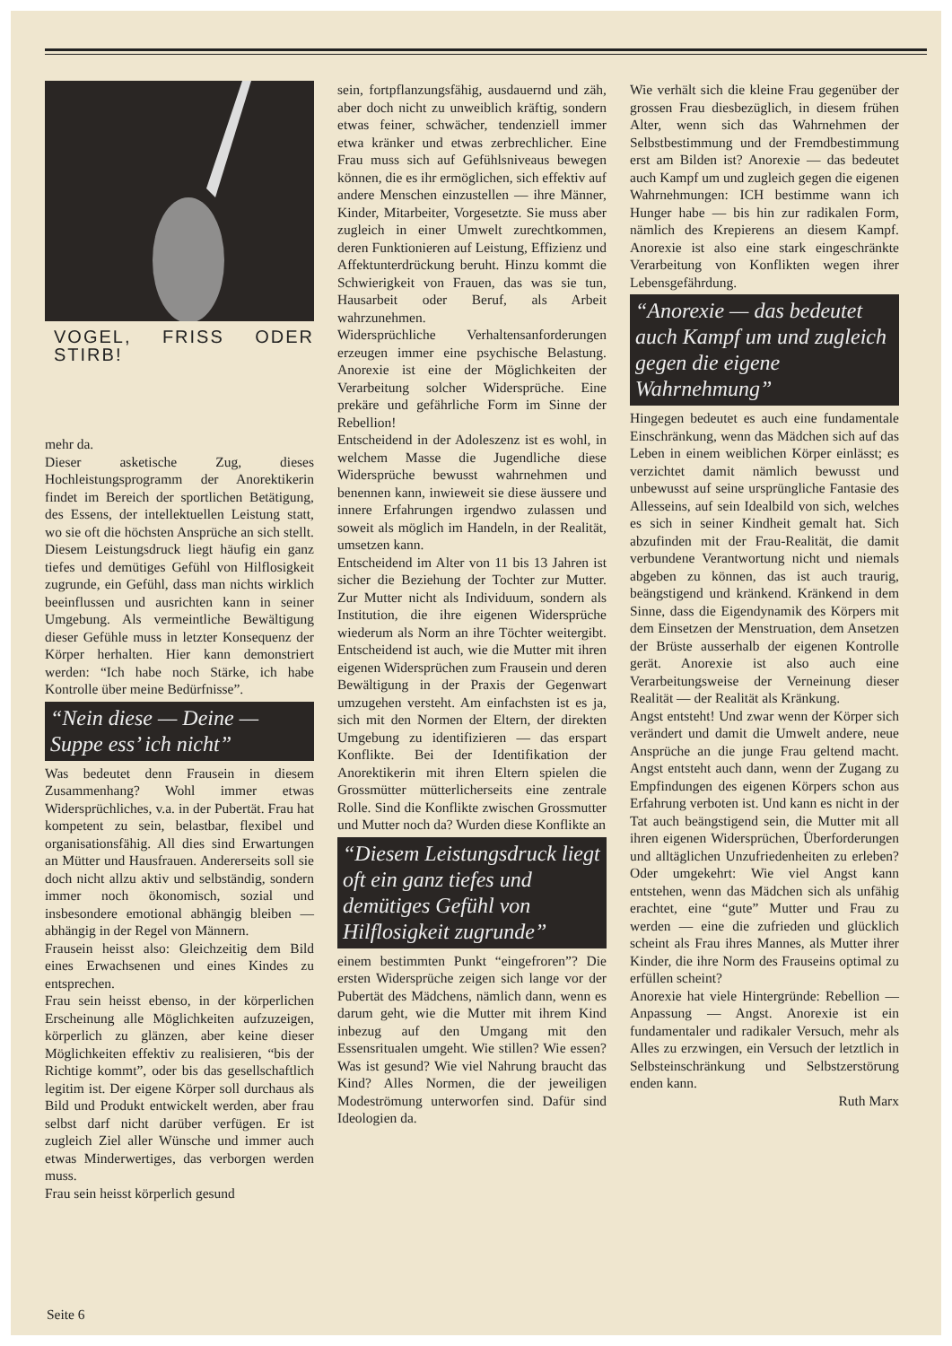VOGEL, FRISS ODER STIRB!
mehr da.
Dieser asketische Zug, dieses Hochleistungsprogramm der Anorektikerin findet im Bereich der sportlichen Betätigung, des Essens, der intellektuellen Leistung statt, wo sie oft die höchsten Ansprüche an sich stellt. Diesem Leistungsdruck liegt häufig ein ganz tiefes und demütiges Gefühl von Hilflosigkeit zugrunde, ein Gefühl, dass man nichts wirklich beeinflussen und ausrichten kann in seiner Umgebung. Als vermeintliche Bewältigung dieser Gefühle muss in letzter Konsequenz der Körper herhalten. Hier kann demonstriert werden: “Ich habe noch Stärke, ich habe Kontrolle über meine Bedürfnisse”.
“Nein diese — Deine — Suppe ess’ ich nicht”
Was bedeutet denn Frausein in diesem Zusammenhang? Wohl immer etwas Widersprüchliches, v.a. in der Pubertät. Frau hat kompetent zu sein, belastbar, flexibel und organisationsfähig. All dies sind Erwartungen an Mütter und Hausfrauen. Andererseits soll sie doch nicht allzu aktiv und selbständig, sondern immer noch ökonomisch, sozial und insbesondere emotional abhängig bleiben — abhängig in der Regel von Männern.
Frausein heisst also: Gleichzeitig dem Bild eines Erwachsenen und eines Kindes zu entsprechen.
Frau sein heisst ebenso, in der körperlichen Erscheinung alle Möglichkeiten aufzuzeigen, körperlich zu glänzen, aber keine dieser Möglichkeiten effektiv zu realisieren, “bis der Richtige kommt”, oder bis das gesellschaftlich legitim ist. Der eigene Körper soll durchaus als Bild und Produkt entwickelt werden, aber frau selbst darf nicht darüber verfügen. Er ist zugleich Ziel aller Wünsche und immer auch etwas Minderwertiges, das verborgen werden muss.
Frau sein heisst körperlich gesund
sein, fortpflanzungsfähig, ausdauernd und zäh, aber doch nicht zu unweiblich kräftig, sondern etwas feiner, schwächer, tendenziell immer etwa kränker und etwas zerbrechlicher. Eine Frau muss sich auf Gefühlsniveaus bewegen können, die es ihr ermöglichen, sich effektiv auf andere Menschen einzustellen — ihre Männer, Kinder, Mitarbeiter, Vorgesetzte. Sie muss aber zugleich in einer Umwelt zurechtkommen, deren Funktionieren auf Leistung, Effizienz und Affektunterdrückung beruht. Hinzu kommt die Schwierigkeit von Frauen, das was sie tun, Hausarbeit oder Beruf, als Arbeit wahrzunehmen.
Widersprüchliche Verhaltensanforderungen erzeugen immer eine psychische Belastung. Anorexie ist eine der Möglichkeiten der Verarbeitung solcher Widersprüche. Eine prekäre und gefährliche Form im Sinne der Rebellion!
Entscheidend in der Adoleszenz ist es wohl, in welchem Masse die Jugendliche diese Widersprüche bewusst wahrnehmen und benennen kann, inwieweit sie diese äussere und innere Erfahrungen irgendwo zulassen und soweit als möglich im Handeln, in der Realität, umsetzen kann.
Entscheidend im Alter von 11 bis 13 Jahren ist sicher die Beziehung der Tochter zur Mutter. Zur Mutter nicht als Individuum, sondern als Institution, die ihre eigenen Widersprüche wiederum als Norm an ihre Töchter weitergibt. Entscheidend ist auch, wie die Mutter mit ihren eigenen Widersprüchen zum Frausein und deren Bewältigung in der Praxis der Gegenwart umzugehen versteht. Am einfachsten ist es ja, sich mit den Normen der Eltern, der direkten Umgebung zu identifizieren — das erspart Konflikte. Bei der Identifikation der Anorektikerin mit ihren Eltern spielen die Grossmütter mütterlicherseits eine zentrale Rolle. Sind die Konflikte zwischen Grossmutter und Mutter noch da? Wurden diese Konflikte an
“Diesem Leistungsdruck liegt oft ein ganz tiefes und demütiges Gefühl von Hilflosigkeit zugrunde”
einem bestimmten Punkt “eingefroren”? Die ersten Widersprüche zeigen sich lange vor der Pubertät des Mädchens, nämlich dann, wenn es darum geht, wie die Mutter mit ihrem Kind inbezug auf den Umgang mit den Essensritualen umgeht. Wie stillen? Wie essen? Was ist gesund? Wie viel Nahrung braucht das Kind? Alles Normen, die der jeweiligen Modeströmung unterworfen sind. Dafür sind Ideologien da.
Wie verhält sich die kleine Frau gegenüber der grossen Frau diesbezüglich, in diesem frühen Alter, wenn sich das Wahrnehmen der Selbstbestimmung und der Fremdbestimmung erst am Bilden ist? Anorexie — das bedeutet auch Kampf um und zugleich gegen die eigenen Wahrnehmungen: ICH bestimme wann ich Hunger habe — bis hin zur radikalen Form, nämlich des Krepierens an diesem Kampf. Anorexie ist also eine stark eingeschränkte Verarbeitung von Konflikten wegen ihrer Lebensgefährdung.
“Anorexie — das bedeutet auch Kampf um und zugleich gegen die eigene Wahrnehmung”
Hingegen bedeutet es auch eine fundamentale Einschränkung, wenn das Mädchen sich auf das Leben in einem weiblichen Körper einlässt; es verzichtet damit nämlich bewusst und unbewusst auf seine ursprüngliche Fantasie des Allesseins, auf sein Idealbild von sich, welches es sich in seiner Kindheit gemalt hat. Sich abzufinden mit der Frau-Realität, die damit verbundene Verantwortung nicht und niemals abgeben zu können, das ist auch traurig, beängstigend und kränkend. Kränkend in dem Sinne, dass die Eigendynamik des Körpers mit dem Einsetzen der Menstruation, dem Ansetzen der Brüste ausserhalb der eigenen Kontrolle gerät. Anorexie ist also auch eine Verarbeitungsweise der Verneinung dieser Realität — der Realität als Kränkung.
Angst entsteht! Und zwar wenn der Körper sich verändert und damit die Umwelt andere, neue Ansprüche an die junge Frau geltend macht. Angst entsteht auch dann, wenn der Zugang zu Empfindungen des eigenen Körpers schon aus Erfahrung verboten ist. Und kann es nicht in der Tat auch beängstigend sein, die Mutter mit all ihren eigenen Widersprüchen, Überforderungen und alltäglichen Unzufriedenheiten zu erleben? Oder umgekehrt: Wie viel Angst kann entstehen, wenn das Mädchen sich als unfähig erachtet, eine “gute” Mutter und Frau zu werden — eine die zufrieden und glücklich scheint als Frau ihres Mannes, als Mutter ihrer Kinder, die ihre Norm des Frauseins optimal zu erfüllen scheint?
Anorexie hat viele Hintergründe: Rebellion — Anpassung — Angst. Anorexie ist ein fundamentaler und radikaler Versuch, mehr als Alles zu erzwingen, ein Versuch der letztlich in Selbsteinschränkung und Selbstzerstörung enden kann.
Ruth Marx
Seite 6